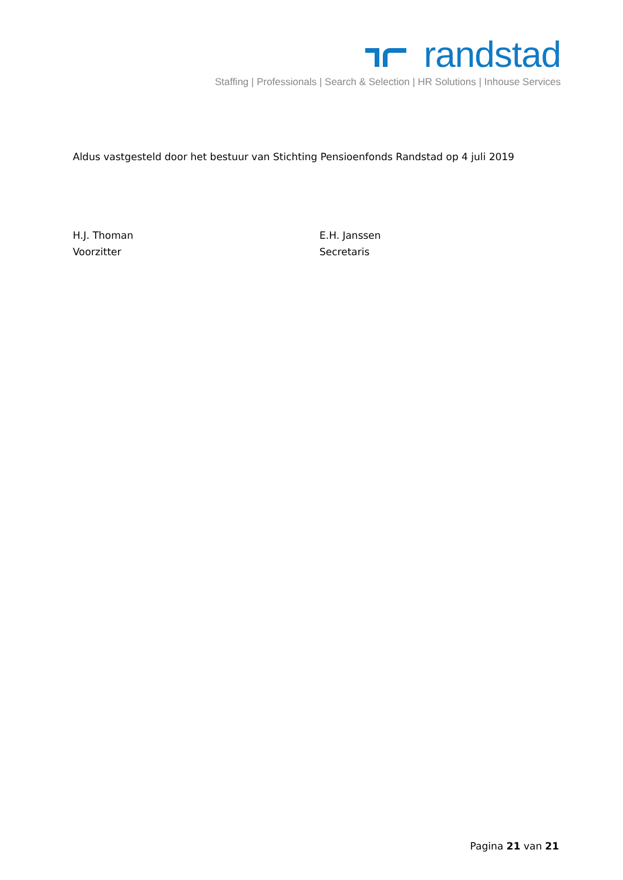randstad
Staffing | Professionals | Search & Selection | HR Solutions | Inhouse Services
Aldus vastgesteld door het bestuur van Stichting Pensioenfonds Randstad op 4 juli 2019
H.J. Thoman
Voorzitter
E.H. Janssen
Secretaris
Pagina 21 van 21